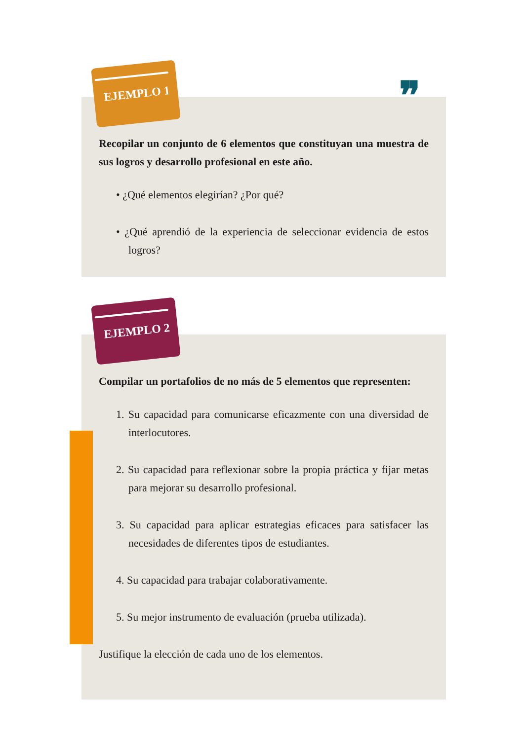❞
EJEMPLO 1
EJEMPLO 2
Recopilar un conjunto de 6 elementos que constituyan una muestra de sus logros y desarrollo profesional en este año.
• ¿Qué elementos elegirían? ¿Por qué?
• ¿Qué aprendió de la experiencia de seleccionar evidencia de estos logros?
Compilar un portafolios de no más de 5 elementos que representen:
1. Su capacidad para comunicarse eficazmente con una diversidad de interlocutores.
2. Su capacidad para reflexionar sobre la propia práctica y fijar metas para mejorar su desarrollo profesional.
3. Su capacidad para aplicar estrategias eficaces para satisfacer las necesidades de diferentes tipos de estudiantes.
4. Su capacidad para trabajar colaborativamente.
5. Su mejor instrumento de evaluación (prueba utilizada).
Justifique la elección de cada uno de los elementos.